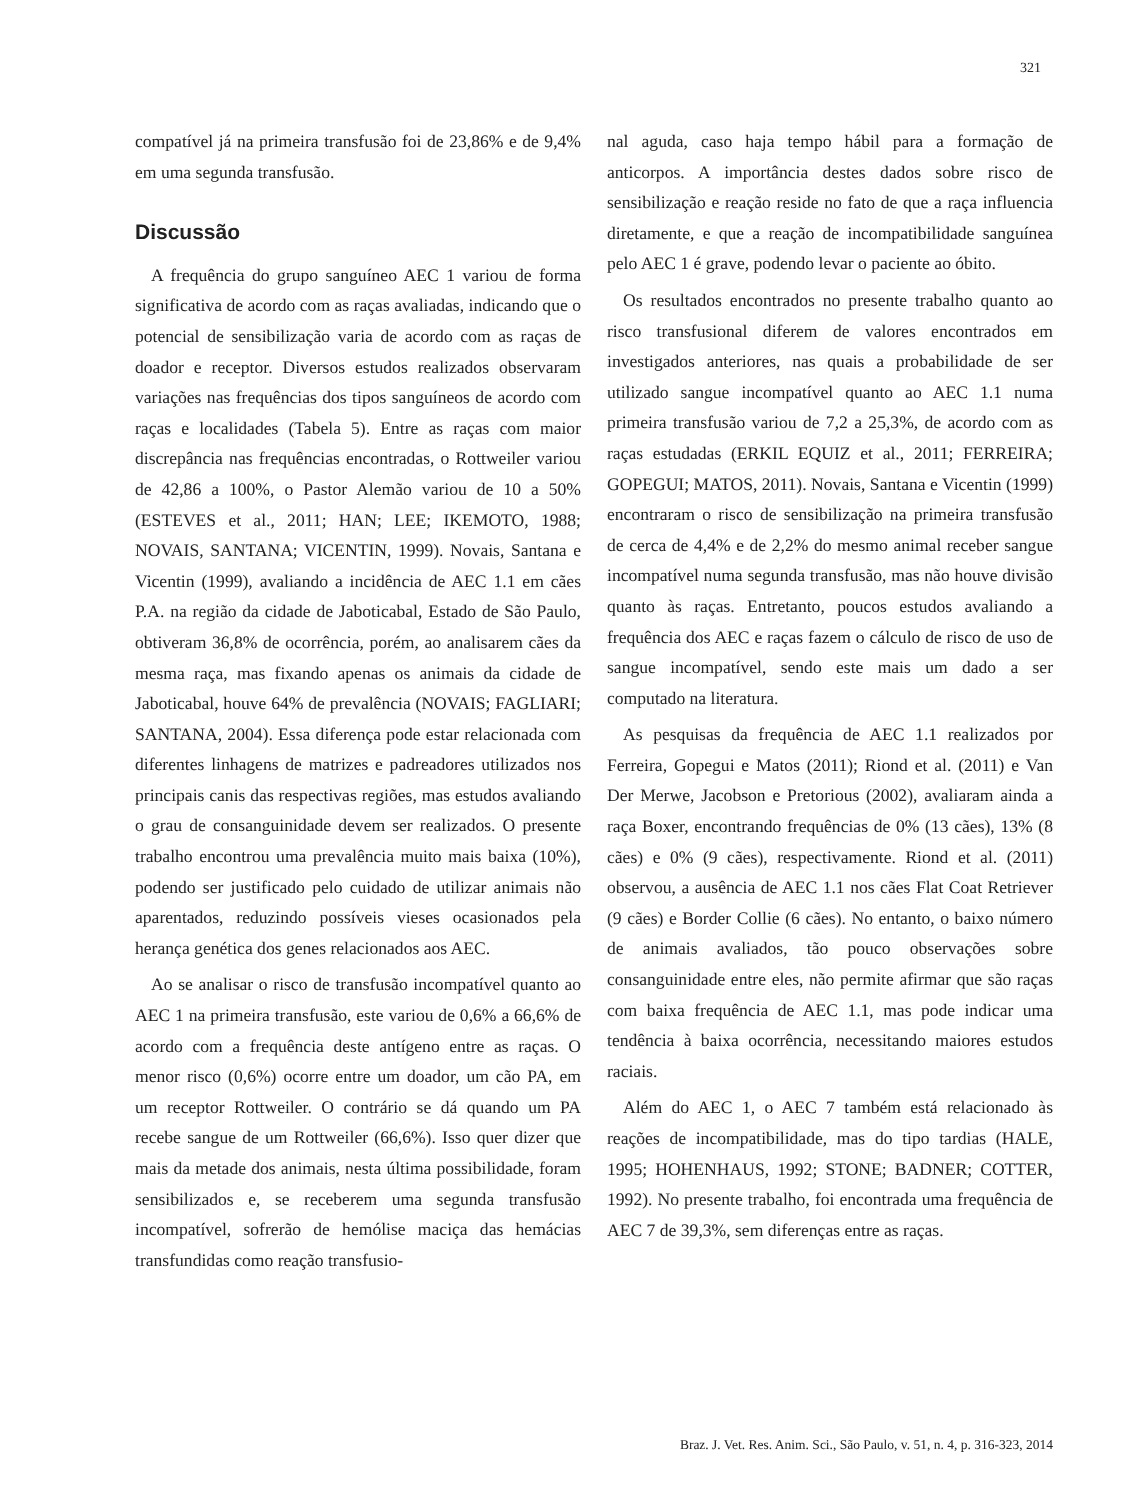321
compatível já na primeira transfusão foi de 23,86% e de 9,4% em uma segunda transfusão.
Discussão
A frequência do grupo sanguíneo AEC 1 variou de forma significativa de acordo com as raças avaliadas, indicando que o potencial de sensibilização varia de acordo com as raças de doador e receptor. Diversos estudos realizados observaram variações nas frequências dos tipos sanguíneos de acordo com raças e localidades (Tabela 5). Entre as raças com maior discrepância nas frequências encontradas, o Rottweiler variou de 42,86 a 100%, o Pastor Alemão variou de 10 a 50% (ESTEVES et al., 2011; HAN; LEE; IKEMOTO, 1988; NOVAIS, SANTANA; VICENTIN, 1999). Novais, Santana e Vicentin (1999), avaliando a incidência de AEC 1.1 em cães P.A. na região da cidade de Jaboticabal, Estado de São Paulo, obtiveram 36,8% de ocorrência, porém, ao analisarem cães da mesma raça, mas fixando apenas os animais da cidade de Jaboticabal, houve 64% de prevalência (NOVAIS; FAGLIARI; SANTANA, 2004). Essa diferença pode estar relacionada com diferentes linhagens de matrizes e padreadores utilizados nos principais canis das respectivas regiões, mas estudos avaliando o grau de consanguinidade devem ser realizados. O presente trabalho encontrou uma prevalência muito mais baixa (10%), podendo ser justificado pelo cuidado de utilizar animais não aparentados, reduzindo possíveis vieses ocasionados pela herança genética dos genes relacionados aos AEC.
Ao se analisar o risco de transfusão incompatível quanto ao AEC 1 na primeira transfusão, este variou de 0,6% a 66,6% de acordo com a frequência deste antígeno entre as raças. O menor risco (0,6%) ocorre entre um doador, um cão PA, em um receptor Rottweiler. O contrário se dá quando um PA recebe sangue de um Rottweiler (66,6%). Isso quer dizer que mais da metade dos animais, nesta última possibilidade, foram sensibilizados e, se receberem uma segunda transfusão incompatível, sofrerão de hemólise maciça das hemácias transfundidas como reação transfusio-
nal aguda, caso haja tempo hábil para a formação de anticorpos. A importância destes dados sobre risco de sensibilização e reação reside no fato de que a raça influencia diretamente, e que a reação de incompatibilidade sanguínea pelo AEC 1 é grave, podendo levar o paciente ao óbito.
Os resultados encontrados no presente trabalho quanto ao risco transfusional diferem de valores encontrados em investigados anteriores, nas quais a probabilidade de ser utilizado sangue incompatível quanto ao AEC 1.1 numa primeira transfusão variou de 7,2 a 25,3%, de acordo com as raças estudadas (ERKIL EQUIZ et al., 2011; FERREIRA; GOPEGUI; MATOS, 2011). Novais, Santana e Vicentin (1999) encontraram o risco de sensibilização na primeira transfusão de cerca de 4,4% e de 2,2% do mesmo animal receber sangue incompatível numa segunda transfusão, mas não houve divisão quanto às raças. Entretanto, poucos estudos avaliando a frequência dos AEC e raças fazem o cálculo de risco de uso de sangue incompatível, sendo este mais um dado a ser computado na literatura.
As pesquisas da frequência de AEC 1.1 realizados por Ferreira, Gopegui e Matos (2011); Riond et al. (2011) e Van Der Merwe, Jacobson e Pretorious (2002), avaliaram ainda a raça Boxer, encontrando frequências de 0% (13 cães), 13% (8 cães) e 0% (9 cães), respectivamente. Riond et al. (2011) observou, a ausência de AEC 1.1 nos cães Flat Coat Retriever (9 cães) e Border Collie (6 cães). No entanto, o baixo número de animais avaliados, tão pouco observações sobre consanguinidade entre eles, não permite afirmar que são raças com baixa frequência de AEC 1.1, mas pode indicar uma tendência à baixa ocorrência, necessitando maiores estudos raciais.
Além do AEC 1, o AEC 7 também está relacionado às reações de incompatibilidade, mas do tipo tardias (HALE, 1995; HOHENHAUS, 1992; STONE; BADNER; COTTER, 1992). No presente trabalho, foi encontrada uma frequência de AEC 7 de 39,3%, sem diferenças entre as raças.
Braz. J. Vet. Res. Anim. Sci., São Paulo, v. 51, n. 4, p. 316-323, 2014